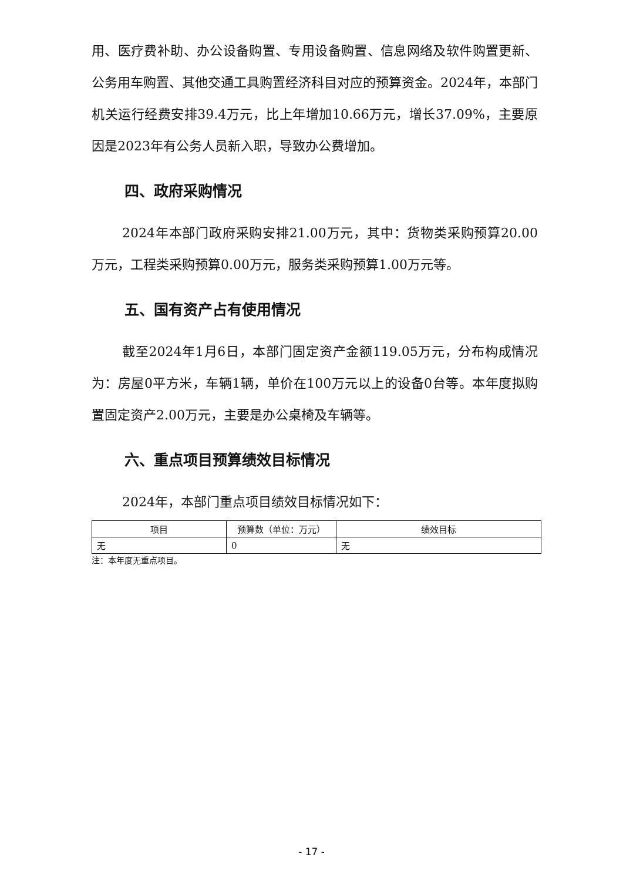用、医疗费补助、办公设备购置、专用设备购置、信息网络及软件购置更新、公务用车购置、其他交通工具购置经济科目对应的预算资金。2024年，本部门机关运行经费安排39.4万元，比上年增加10.66万元，增长37.09%，主要原因是2023年有公务人员新入职，导致办公费增加。
四、政府采购情况
2024年本部门政府采购安排21.00万元，其中：货物类采购预算20.00万元，工程类采购预算0.00万元，服务类采购预算1.00万元等。
五、国有资产占有使用情况
截至2024年1月6日，本部门固定资产金额119.05万元，分布构成情况为：房屋0平方米，车辆1辆，单价在100万元以上的设备0台等。本年度拟购置固定资产2.00万元，主要是办公桌椅及车辆等。
六、重点项目预算绩效目标情况
2024年，本部门重点项目绩效目标情况如下：
| 项目 | 预算数（单位：万元） | 绩效目标 |
| --- | --- | --- |
| 无 | 0 | 无 |
注：本年度无重点项目。
- 17 -